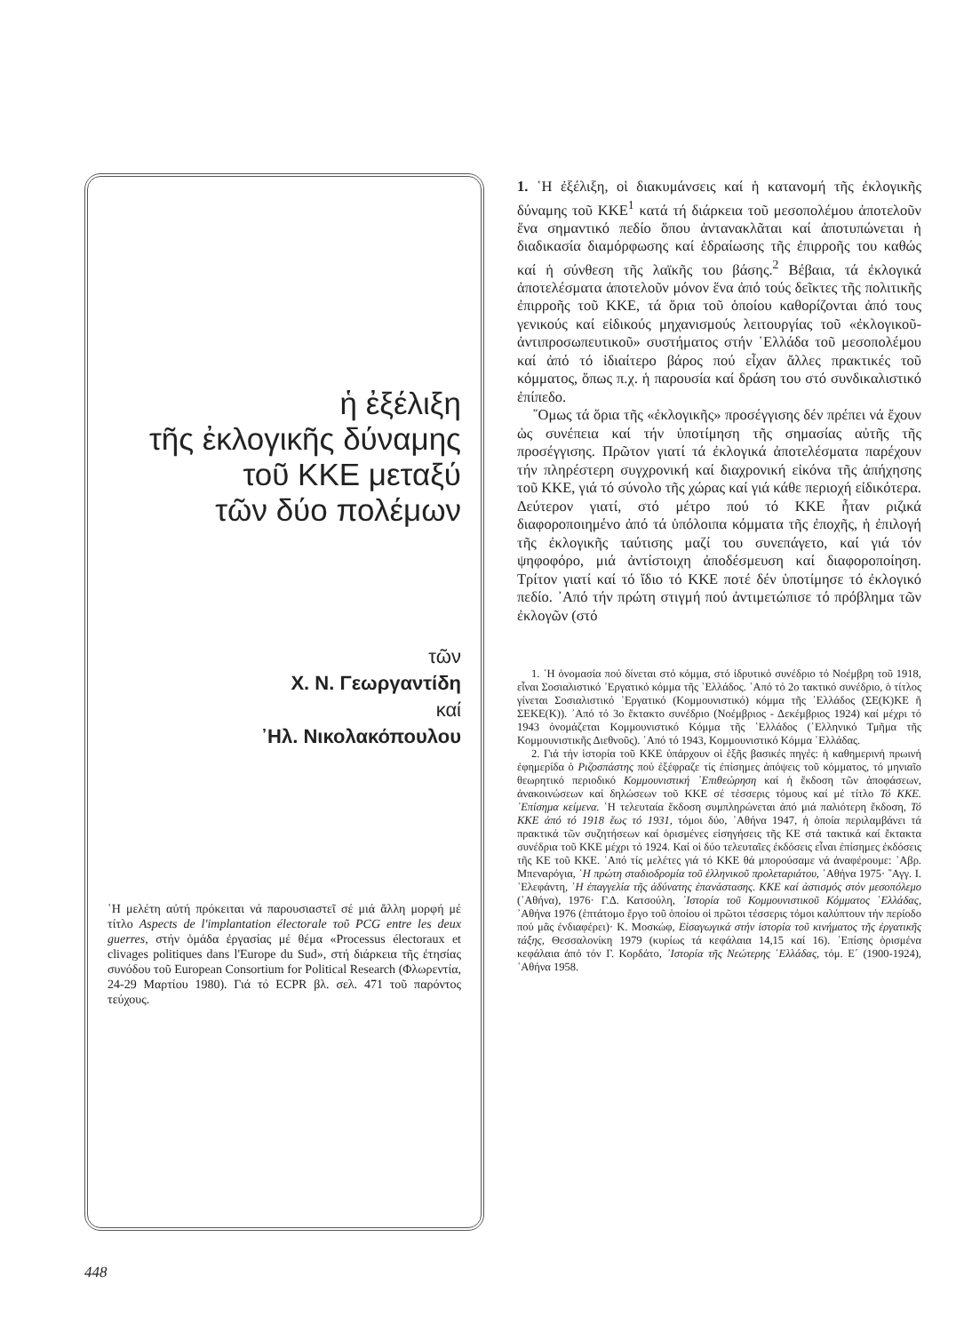ἡ ἐξέλιξη
τῆς ἐκλογικῆς δύναμης
τοῦ ΚΚΕ μεταξύ
τῶν δύο πολέμων
τῶν
Χ. Ν. Γεωργαντίδη
καί
᾿Ηλ. Νικολακόπουλου
῾Η μελέτη αὐτή πρόκειται νά παρουσιαστεῖ σέ μιά ἄλλη μορφή μέ τίτλο Aspects de l'implantation électorale τοῦ PCG entre les deux guerres, στήν ὁμάδα ἐργασίας μέ θέμα «Processus électoraux et clivages politiques dans l'Europe du Sud», στή διάρκεια τῆς ἐτησίας συνόδου τοῦ European Consortium for Political Research (Φλωρεντία, 24-29 Μαρτίου 1980). Γιά τό ECPR βλ. σελ. 471 τοῦ παρόντος τεύχους.
1. ῾Η ἐξέλιξη, οἱ διακυμάνσεις καί ἡ κατανομή τῆς ἐκλογικῆς δύναμης τοῦ ΚΚΕ<sup>1</sup> κατά τή διάρκεια τοῦ μεσοπολέμου ἀποτελοῦν ἕνα σημαντικό πεδίο ὅπου ἀντανακλᾶται καί ἀποτυπώνεται ἡ διαδικασία διαμόρφωσης καί ἑδραίωσης τῆς ἐπιρροῆς του καθώς καί ἡ σύνθεση τῆς λαϊκῆς του βάσης.<sup>2</sup> Βέβαια, τά ἐκλογικά ἀποτελέσματα ἀποτελοῦν μόνον ἕνα ἀπό τούς δεῖκτες τῆς πολιτικῆς ἐπιρροῆς τοῦ ΚΚΕ, τά ὅρια τοῦ ὁποίου καθορίζονται ἀπό τους γενικούς καί εἰδικούς μηχανισμούς λειτουργίας τοῦ «ἐκλογικοῦ-ἀντιπροσωπευτικοῦ» συστήματος στήν ῾Ελλάδα τοῦ μεσοπολέμου καί ἀπό τό ἰδιαίτερο βάρος πού εἶχαν ἄλλες πρακτικές τοῦ κόμματος, ὅπως π.χ. ἡ παρουσία καί δράση του στό συνδικαλιστικό ἐπίπεδο.
῞Ομως τά ὅρια τῆς «ἐκλογικῆς» προσέγγισης δέν πρέπει νά ἔχουν ὡς συνέπεια καί τήν ὑποτίμηση τῆς σημασίας αὐτῆς τῆς προσέγγισης. Πρῶτον γιατί τά ἐκλογικά ἀποτελέσματα παρέχουν τήν πληρέστερη συγχρονική καί διαχρονική εἰκόνα τῆς ἀπήχησης τοῦ ΚΚΕ, γιά τό σύνολο τῆς χώρας καί γιά κάθε περιοχή εἰδικότερα. Δεύτερον γιατί, στό μέτρο πού τό ΚΚΕ ἦταν ριζικά διαφοροποιημένο ἀπό τά ὑπόλοιπα κόμματα τῆς ἐποχῆς, ἡ ἐπιλογή τῆς ἐκλογικῆς ταύτισης μαζί του συνεπάγετο, καί γιά τόν ψηφοφόρο, μιά ἀντίστοιχη ἀποδέσμευση καί διαφοροποίηση. Τρίτον γιατί καί τό ἴδιο τό ΚΚΕ ποτέ δέν ὑποτίμησε τό ἐκλογικό πεδίο. ᾿Από τήν πρώτη στιγμή πού ἀντιμετώπισε τό πρόβλημα τῶν ἐκλογῶν (στό
1. ῾Η ὀνομασία πού δίνεται στό κόμμα, στό ἱδρυτικό συνέδριο τό Νοέμβρη τοῦ 1918, εἶναι Σοσιαλιστικό ᾿Εργατικό κόμμα τῆς ῾Ελλάδος. ᾿Από τό 2ο τακτικό συνέδριο, ὁ τίτλος γίνεται Σοσιαλιστικό ᾿Εργατικό (Κομμουνιστικό) κόμμα τῆς ῾Ελλάδος (ΣΕ(Κ)ΚΕ ἤ ΣΕΚΕ(Κ)). ᾿Από τό 3ο ἔκτακτο συνέδριο (Νοέμβριος - Δεκέμβριος 1924) καί μέχρι τό 1943 ὀνομάζεται Κομμουνιστικό Κόμμα τῆς ῾Ελλάδος (῾Ελληνικό Τμῆμα τῆς Κομμουνιστικῆς Διεθνοῦς). ᾿Από τό 1943, Κομμουνιστικό Κόμμα ῾Ελλάδας.
2. Γιά τήν ἱστορία τοῦ ΚΚΕ ὑπάρχουν οἱ ἑξῆς βασικές πηγές: ἡ καθημερινή πρωινή ἐφημερίδα ὁ Ριζοσπάστης πού ἐξέφραζε τίς ἐπίσημες ἀπόψεις τοῦ κόμματος, τό μηνιαῖο θεωρητικό περιοδικό Κομμουνιστική ᾿Επιθεώρηση καί ἡ ἔκδοση τῶν ἀποφάσεων, ἀνακοινώσεων καί δηλώσεων τοῦ ΚΚΕ σέ τέσσερις τόμους καί μέ τίτλο Τό ΚΚΕ. ᾿Επίσημα κείμενα. ῾Η τελευταία ἔκδοση συμπληρώνεται ἀπό μιά παλιότερη ἔκδοση, Τό ΚΚΕ ἀπό τό 1918 ἕως τό 1931, τόμοι δύο, ᾿Αθήνα 1947, ἡ ὁποία περιλαμβάνει τά πρακτικά τῶν συζητήσεων καί ὁρισμένες εἰσηγήσεις τῆς ΚΕ στά τακτικά καί ἔκτακτα συνέδρια τοῦ ΚΚΕ μέχρι τό 1924. Καί οἱ δύο τελευταῖες ἐκδόσεις εἶναι ἐπίσημες ἐκδόσεις τῆς ΚΕ τοῦ ΚΚΕ. ᾿Από τίς μελέτες γιά τό ΚΚΕ θά μπορούσαμε νά ἀναφέρουμε: ᾿Αβρ. Μπεναρόγια, ῾Η πρώτη σταδιοδρομία τοῦ ἑλληνικοῦ προλεταριάτου, ᾿Αθήνα 1975· ῎Αγγ. Ι. ᾿Ελεφάντη, ῾Η ἐπαγγελία τῆς ἀδύνατης ἐπανάστασης. ΚΚΕ καί ἀστισμός στόν μεσοπόλεμο (᾿Αθήνα), 1976· Γ.Δ. Κατσούλη, ᾿Ιστορία τοῦ Κομμουνιστικοῦ Κόμματος ῾Ελλάδας, ᾿Αθήνα 1976 (ἑπτάτομο ἔργο τοῦ ὁποίου οἱ πρῶτοι τέσσερις τόμοι καλύπτουν τήν περίοδο πού μᾶς ἐνδιαφέρει)· Κ. Μοσκώφ, Εἰσαγωγικά στήν ἱστορία τοῦ κινήματος τῆς ἐργατικῆς τάξης, Θεσσαλονίκη 1979 (κυρίως τά κεφάλαια 14,15 καί 16). ᾿Επίσης ὁρισμένα κεφάλαια ἀπό τόν Γ. Κορδάτο, ᾿Ιστορία τῆς Νεώτερης ῾Ελλάδας, τόμ. Ε΄ (1900-1924), ᾿Αθήνα 1958.
448